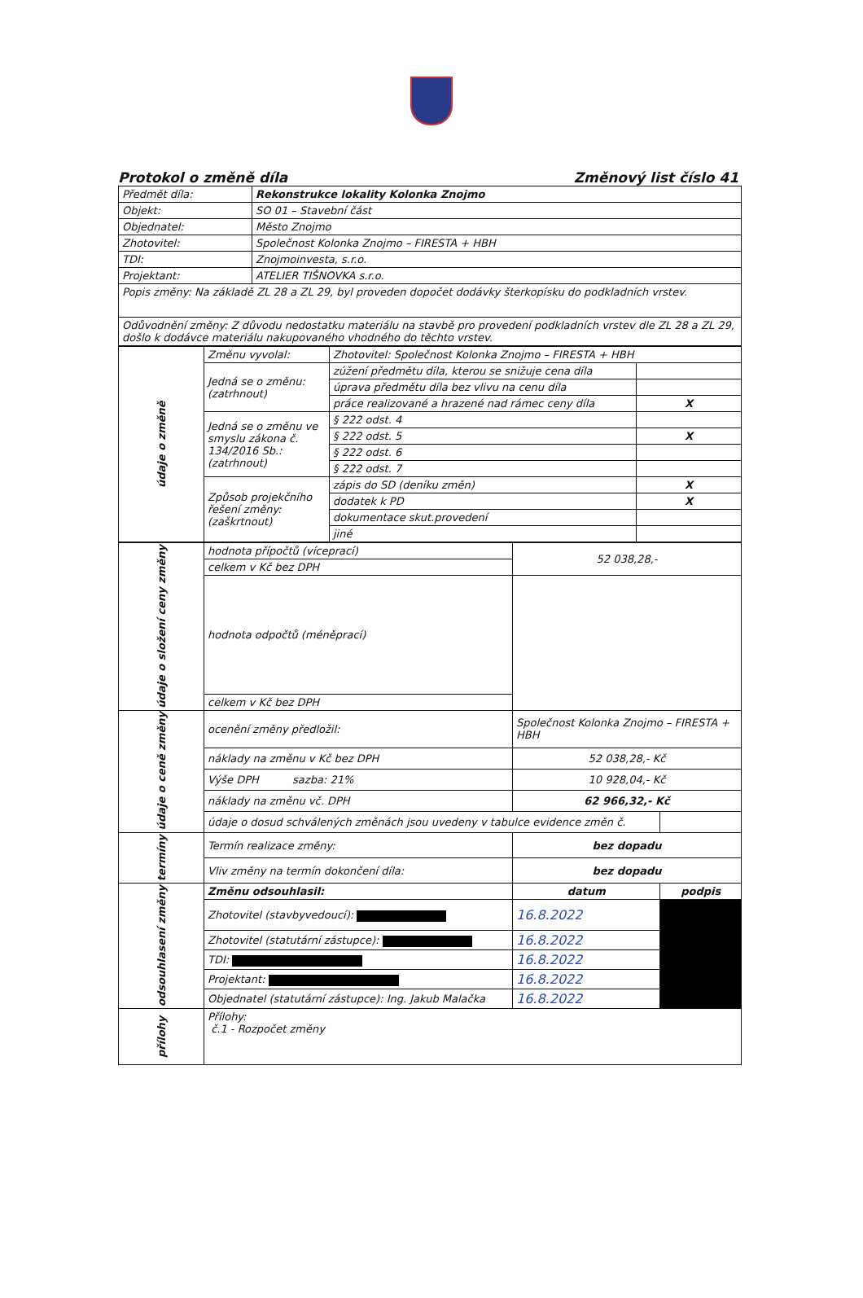Protokol o změně díla Změnový list číslo 41
| Předmět díla: | Rekonstrukce lokality Kolonka Znojmo |
| Objekt: | SO 01 – Stavební část |
| Objednatel: | Město Znojmo |
| Zhotovitel: | Společnost Kolonka Znojmo – FIRESTA + HBH |
| TDI: | Znojmoinvesta, s.r.o. |
| Projektant: | ATELIER TIŠNOVKA s.r.o. |
| Popis změny: Na základě ZL 28 a ZL 29, byl proveden dopočet dodávky šterkopísku do podkladních vrstev. | |
| Odůvodnění změny: Z důvodu nedostatku materiálu na stavbě pro provedení podkladních vrstev dle ZL 28 a ZL 29, došlo k dodávce materiálu nakupovaného vhodného do těchto vrstev. | |
| údaje o změně | Změnu vyvolal: | Zhotovitel: Společnost Kolonka Znojmo – FIRESTA + HBH | |
| | Jedná se o změnu: (zatrhnout) | zúžení předmětu díla, kterou se snižuje cena díla | |
| | | úprava předmětu díla bez vlivu na cenu díla | |
| | | práce realizované a hrazené nad rámec ceny díla | X |
| | Jedná se o změnu ve smyslu zákona č. 134/2016 Sb.: (zatrhnout) | § 222 odst. 4 | |
| | | § 222 odst. 5 | X |
| | | § 222 odst. 6 | |
| | | § 222 odst. 7 | |
| | Způsob projekčního řešení změny: (zaškrtnout) | zápis do SD (deníku změn) | X |
| | | dodatek k PD | X |
| | | dokumentace skut.provedení | |
| | | jiné | |
| údaje o složení ceny změny | hodnota přípočtů (víceprací) | 52 038,28,- | |
| | celkem v Kč bez DPH | | |
| | hodnota odpočtů (méněprací) | | |
| | celkem v Kč bez DPH | | |
| údaje o ceně změny | ocenění změny předložil: | Společnost Kolonka Znojmo – FIRESTA + HBH | |
| | náklady na změnu v Kč bez DPH | 52 038,28,- Kč | |
| | Výše DPH sazba: 21% | 10 928,04,- Kč | |
| | náklady na změnu vč. DPH | 62 966,32,- Kč | |
| | údaje o dosud schválených změnách jsou uvedeny v tabulce evidence změn č. | | |
| termíny | Termín realizace změny: | bez dopadu | |
| | Vliv změny na termín dokončení díla: | bez dopadu | |
| odsouhlasení změny | Změnu odsouhlasil: | datum | podpis |
| | Zhotovitel (stavbyvedoucí): | 16.8.2022 | |
| | Zhotovitel (statutární zástupce): | 16.8.2022 | |
| | TDI: | 16.8.2022 | |
| | Projektant: | 16.8.2022 | |
| | Objednatel (statutární zástupce): Ing. Jakub Malačka | 16.8.2022 | |
| přílohy | Přílohy: č.1 - Rozpočet změny | | |